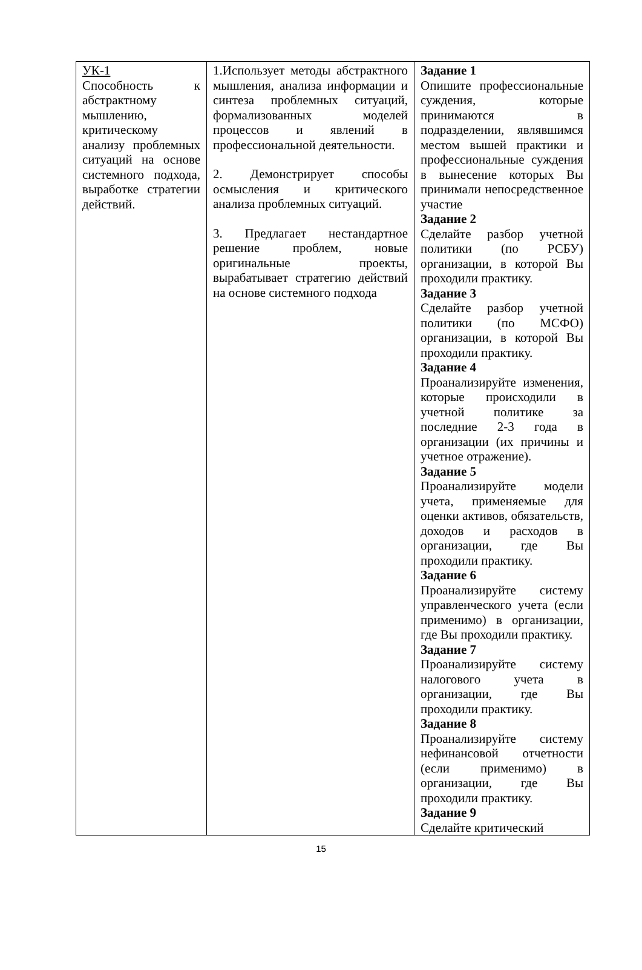| УК-1 Способность к абстрактному мышлению, критическому анализу проблемных ситуаций на основе системного подхода, выработке стратегии действий. | 1.Использует методы абстрактного мышления, анализа информации и синтеза проблемных ситуаций, формализованных моделей процессов и явлений в профессиональной деятельности. 2. Демонстрирует способы осмысления и критического анализа проблемных ситуаций. 3. Предлагает нестандартное решение проблем, новые оригинальные проекты, вырабатывает стратегию действий на основе системного подхода | Задание 1 Опишите профессиональные суждения, которые принимаются в подразделении, являвшимся местом вышей практики и профессиональные суждения в вынесение которых Вы принимали непосредственное участие Задание 2 Сделайте разбор учетной политики (по РСБУ) организации, в которой Вы проходили практику. Задание 3 Сделайте разбор учетной политики (по МСФО) организации, в которой Вы проходили практику. Задание 4 Проанализируйте изменения, которые происходили в учетной политике за последние 2-3 года в организации (их причины и учетное отражение). Задание 5 Проанализируйте модели учета, применяемые для оценки активов, обязательств, доходов и расходов в организации, где Вы проходили практику. Задание 6 Проанализируйте систему управленческого учета (если применимо) в организации, где Вы проходили практику. Задание 7 Проанализируйте систему налогового учета в организации, где Вы проходили практику. Задание 8 Проанализируйте систему нефинансовой отчетности (если применимо) в организации, где Вы проходили практику. Задание 9 Сделайте критический |
15